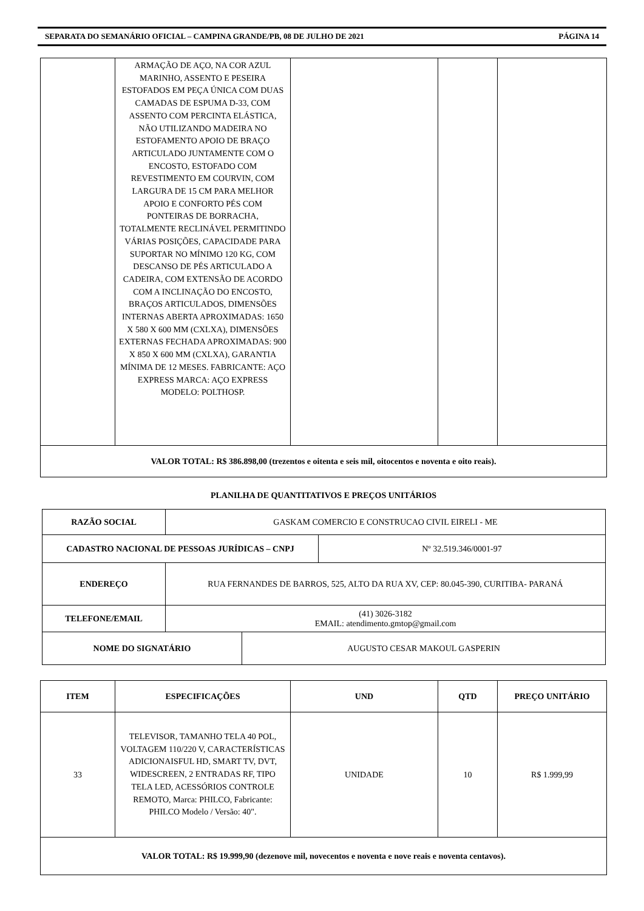SEPARATA DO SEMANÁRIO OFICIAL – CAMPINA GRANDE/PB, 08 DE JULHO DE 2021 PÁGINA 14
| | ARMAÇÃO DE AÇO, NA COR AZUL MARINHO, ASSENTO E PESEIRA ESTOFADOS EM PEÇA ÚNICA COM DUAS CAMADAS DE ESPUMA D-33, COM ASSENTO COM PERCINTA ELÁSTICA, NÃO UTILIZANDO MADEIRA NO ESTOFAMENTO APOIO DE BRAÇO ARTICULADO JUNTAMENTE COM O ENCOSTO, ESTOFADO COM REVESTIMENTO EM COURVIN, COM LARGURA DE 15 CM PARA MELHOR APOIO E CONFORTO PÉS COM PONTEIRAS DE BORRACHA, TOTALMENTE RECLINÁVEL PERMITINDO VÁRIAS POSIÇÕES, CAPACIDADE PARA SUPORTAR NO MÍNIMO 120 KG, COM DESCANSO DE PÉS ARTICULADO A CADEIRA, COM EXTENSÃO DE ACORDO COM A INCLINAÇÃO DO ENCOSTO, BRAÇOS ARTICULADOS, DIMENSÕES INTERNAS ABERTA APROXIMADAS: 1650 X 580 X 600 MM (CXLXA), DIMENSÕES EXTERNAS FECHADA APROXIMADAS: 900 X 850 X 600 MM (CXLXA), GARANTIA MÍNIMA DE 12 MESES. FABRICANTE: AÇO EXPRESS MARCA: AÇO EXPRESS MODELO: POLTHOSP. | | | |
| VALOR TOTAL: R$ 386.898,00 (trezentos e oitenta e seis mil, oitocentos e noventa e oito reais). | | | | |
PLANILHA DE QUANTITATIVOS E PREÇOS UNITÁRIOS
| RAZÃO SOCIAL | GASKAM COMERCIO E CONSTRUCAO CIVIL EIRELI - ME | | |
| CADASTRO NACIONAL DE PESSOAS JURÍDICAS – CNPJ | | | Nº 32.519.346/0001-97 |
| ENDEREÇO | RUA FERNANDES DE BARROS, 525, ALTO DA RUA XV, CEP: 80.045-390, CURITIBA- PARANÁ | | |
| TELEFONE/EMAIL | (41) 3026-3182 EMAIL: atendimento.gmtop@gmail.com | | |
| NOME DO SIGNATÁRIO | | AUGUSTO CESAR MAKOUL GASPERIN | |
| ITEM | ESPECIFICAÇÕES | UND | QTD | PREÇO UNITÁRIO |
| --- | --- | --- | --- | --- |
| 33 | TELEVISOR, TAMANHO TELA 40 POL, VOLTAGEM 110/220 V, CARACTERÍSTICAS ADICIONAISFUL HD, SMART TV, DVT, WIDESCREEN, 2 ENTRADAS RF, TIPO TELA LED, ACESSÓRIOS CONTROLE REMOTO, Marca: PHILCO, Fabricante: PHILCO Modelo / Versão: 40". | UNIDADE | 10 | R$ 1.999,99 |
| VALOR TOTAL: R$ 19.999,90 (dezenove mil, novecentos e noventa e nove reais e noventa centavos). | | | | |